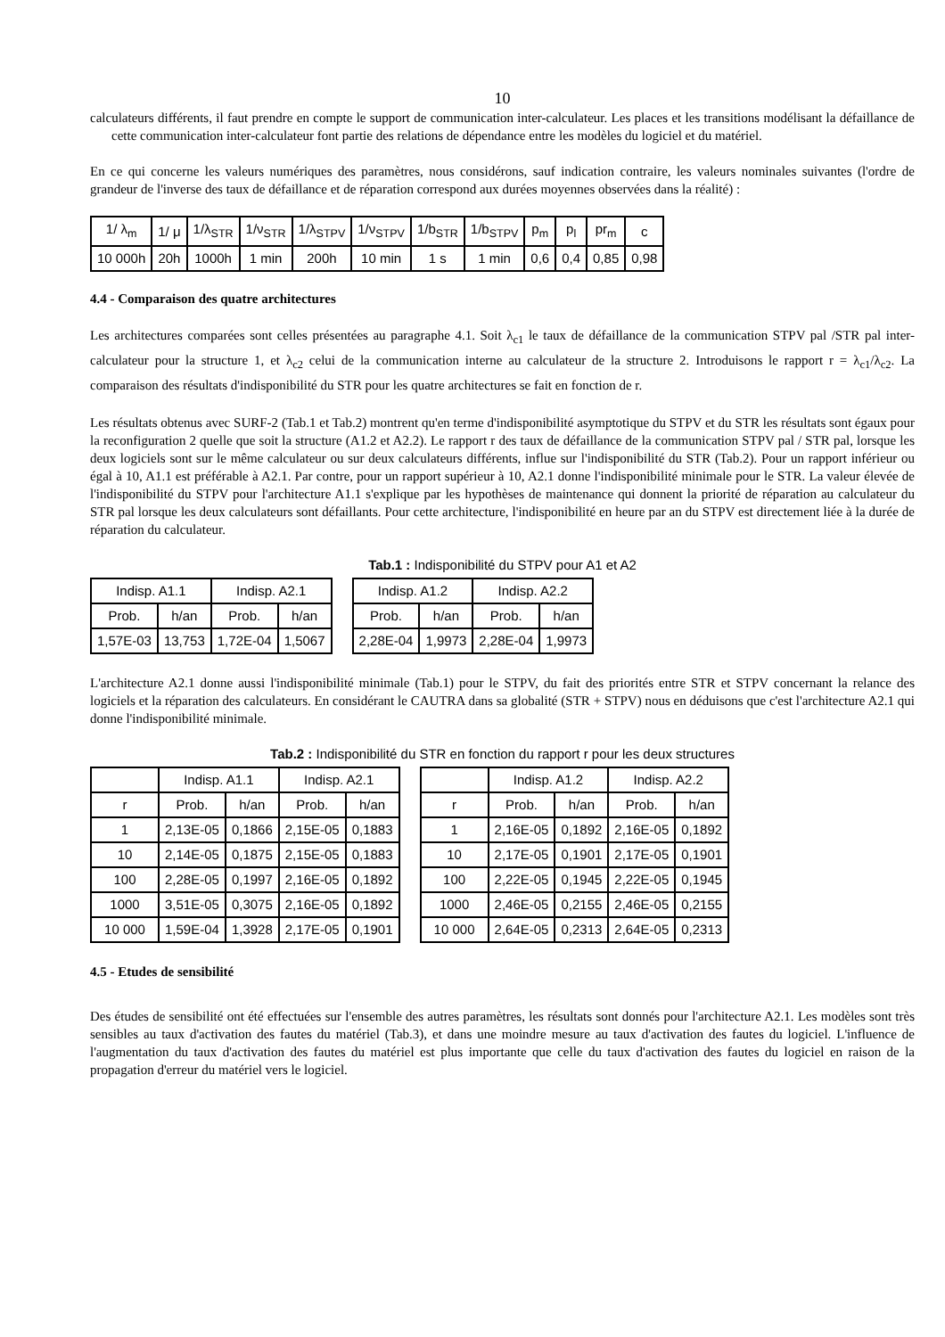10
calculateurs différents, il faut prendre en compte le support de communication inter-calculateur. Les places et les transitions modélisant la défaillance de cette communication inter-calculateur font partie des relations de dépendance entre les modèles du logiciel et du matériel.
En ce qui concerne les valeurs numériques des paramètres, nous considérons, sauf indication contraire, les valeurs nominales suivantes (l'ordre de grandeur de l'inverse des taux de défaillance et de réparation correspond aux durées moyennes observées dans la réalité) :
| 1/ λ<sub>m</sub> | 1/ μ | 1/λ<sub>STR</sub> | 1/ν<sub>STR</sub> | 1/λ<sub>STPV</sub> | 1/ν<sub>STPV</sub> | 1/b<sub>STR</sub> | 1/b<sub>STPV</sub> | p<sub>m</sub> | p<sub>l</sub> | pr<sub>m</sub> | c |
| --- | --- | --- | --- | --- | --- | --- | --- | --- | --- | --- | --- |
| 10 000h | 20h | 1000h | 1 min | 200h | 10 min | 1 s | 1 min | 0,6 | 0,4 | 0,85 | 0,98 |
4.4 - Comparaison des quatre architectures
Les architectures comparées sont celles présentées au paragraphe 4.1. Soit λ<sub>c1</sub> le taux de défaillance de la communication STPV pal /STR pal inter-calculateur pour la structure 1, et λ<sub>c2</sub> celui de la communication interne au calculateur de la structure 2. Introduisons le rapport r = λ<sub>c1</sub>/λ<sub>c2</sub>. La comparaison des résultats d'indisponibilité du STR pour les quatre architectures se fait en fonction de r.
Les résultats obtenus avec SURF-2 (Tab.1 et Tab.2) montrent qu'en terme d'indisponibilité asymptotique du STPV et du STR les résultats sont égaux pour la reconfiguration 2 quelle que soit la structure (A1.2 et A2.2). Le rapport r des taux de défaillance de la communication STPV pal / STR pal, lorsque les deux logiciels sont sur le même calculateur ou sur deux calculateurs différents, influe sur l'indisponibilité du STR (Tab.2). Pour un rapport inférieur ou égal à 10, A1.1 est préférable à A2.1. Par contre, pour un rapport supérieur à 10, A2.1 donne l'indisponibilité minimale pour le STR. La valeur élevée de l'indisponibilité du STPV pour l'architecture A1.1 s'explique par les hypothèses de maintenance qui donnent la priorité de réparation au calculateur du STR pal lorsque les deux calculateurs sont défaillants. Pour cette architecture, l'indisponibilité en heure par an du STPV est directement liée à la durée de réparation du calculateur.
Tab.1 : Indisponibilité du STPV pour A1 et A2
| Indisp. A1.1 | | Indisp. A2.1 | |
| --- | --- | --- | --- |
| Prob. | h/an | Prob. | h/an |
| 1,57E-03 | 13,753 | 1,72E-04 | 1,5067 |
| Indisp. A1.2 | | Indisp. A2.2 | |
| --- | --- | --- | --- |
| Prob. | h/an | Prob. | h/an |
| 2,28E-04 | 1,9973 | 2,28E-04 | 1,9973 |
L'architecture A2.1 donne aussi l'indisponibilité minimale (Tab.1) pour le STPV, du fait des priorités entre STR et STPV concernant la relance des logiciels et la réparation des calculateurs. En considérant le CAUTRA dans sa globalité (STR + STPV) nous en déduisons que c'est l'architecture A2.1 qui donne l'indisponibilité minimale.
Tab.2 : Indisponibilité du STR en fonction du rapport r pour les deux structures
| | Indisp. A1.1 | | Indisp. A2.1 | |
| --- | --- | --- | --- | --- |
| r | Prob. | h/an | Prob. | h/an |
| 1 | 2,13E-05 | 0,1866 | 2,15E-05 | 0,1883 |
| 10 | 2,14E-05 | 0,1875 | 2,15E-05 | 0,1883 |
| 100 | 2,28E-05 | 0,1997 | 2,16E-05 | 0,1892 |
| 1000 | 3,51E-05 | 0,3075 | 2,16E-05 | 0,1892 |
| 10 000 | 1,59E-04 | 1,3928 | 2,17E-05 | 0,1901 |
| | Indisp. A1.2 | | Indisp. A2.2 | |
| --- | --- | --- | --- | --- |
| r | Prob. | h/an | Prob. | h/an |
| 1 | 2,16E-05 | 0,1892 | 2,16E-05 | 0,1892 |
| 10 | 2,17E-05 | 0,1901 | 2,17E-05 | 0,1901 |
| 100 | 2,22E-05 | 0,1945 | 2,22E-05 | 0,1945 |
| 1000 | 2,46E-05 | 0,2155 | 2,46E-05 | 0,2155 |
| 10 000 | 2,64E-05 | 0,2313 | 2,64E-05 | 0,2313 |
4.5 - Etudes de sensibilité
Des études de sensibilité ont été effectuées sur l'ensemble des autres paramètres, les résultats sont donnés pour l'architecture A2.1. Les modèles sont très sensibles au taux d'activation des fautes du matériel (Tab.3), et dans une moindre mesure au taux d'activation des fautes du logiciel. L'influence de l'augmentation du taux d'activation des fautes du matériel est plus importante que celle du taux d'activation des fautes du logiciel en raison de la propagation d'erreur du matériel vers le logiciel.